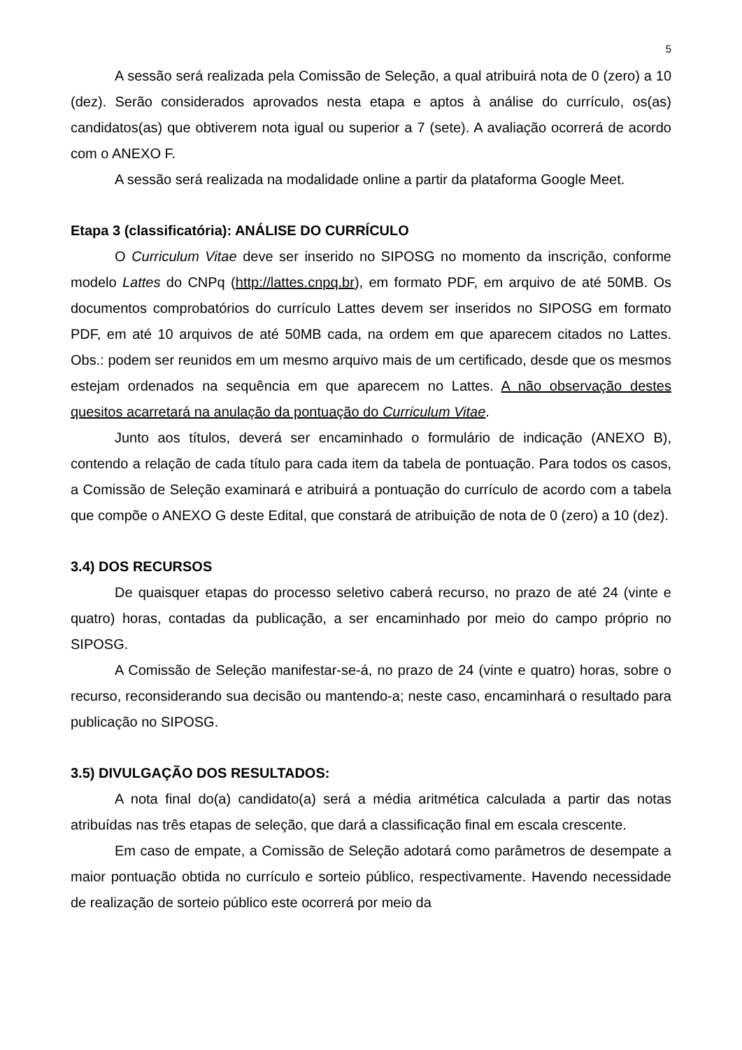5
A sessão será realizada pela Comissão de Seleção, a qual atribuirá nota de 0 (zero) a 10 (dez). Serão considerados aprovados nesta etapa e aptos à análise do currículo, os(as) candidatos(as) que obtiverem nota igual ou superior a 7 (sete). A avaliação ocorrerá de acordo com o ANEXO F.
A sessão será realizada na modalidade online a partir da plataforma Google Meet.
Etapa 3 (classificatória): ANÁLISE DO CURRÍCULO
O Curriculum Vitae deve ser inserido no SIPOSG no momento da inscrição, conforme modelo Lattes do CNPq (http://lattes.cnpq.br), em formato PDF, em arquivo de até 50MB. Os documentos comprobatórios do currículo Lattes devem ser inseridos no SIPOSG em formato PDF, em até 10 arquivos de até 50MB cada, na ordem em que aparecem citados no Lattes. Obs.: podem ser reunidos em um mesmo arquivo mais de um certificado, desde que os mesmos estejam ordenados na sequência em que aparecem no Lattes. A não observação destes quesitos acarretará na anulação da pontuação do Curriculum Vitae.
Junto aos títulos, deverá ser encaminhado o formulário de indicação (ANEXO B), contendo a relação de cada título para cada item da tabela de pontuação. Para todos os casos, a Comissão de Seleção examinará e atribuirá a pontuação do currículo de acordo com a tabela que compõe o ANEXO G deste Edital, que constará de atribuição de nota de 0 (zero) a 10 (dez).
3.4) DOS RECURSOS
De quaisquer etapas do processo seletivo caberá recurso, no prazo de até 24 (vinte e quatro) horas, contadas da publicação, a ser encaminhado por meio do campo próprio no SIPOSG.
A Comissão de Seleção manifestar-se-á, no prazo de 24 (vinte e quatro) horas, sobre o recurso, reconsiderando sua decisão ou mantendo-a; neste caso, encaminhará o resultado para publicação no SIPOSG.
3.5) DIVULGAÇÃO DOS RESULTADOS:
A nota final do(a) candidato(a) será a média aritmética calculada a partir das notas atribuídas nas três etapas de seleção, que dará a classificação final em escala crescente.
Em caso de empate, a Comissão de Seleção adotará como parâmetros de desempate a maior pontuação obtida no currículo e sorteio público, respectivamente. Havendo necessidade de realização de sorteio público este ocorrerá por meio da